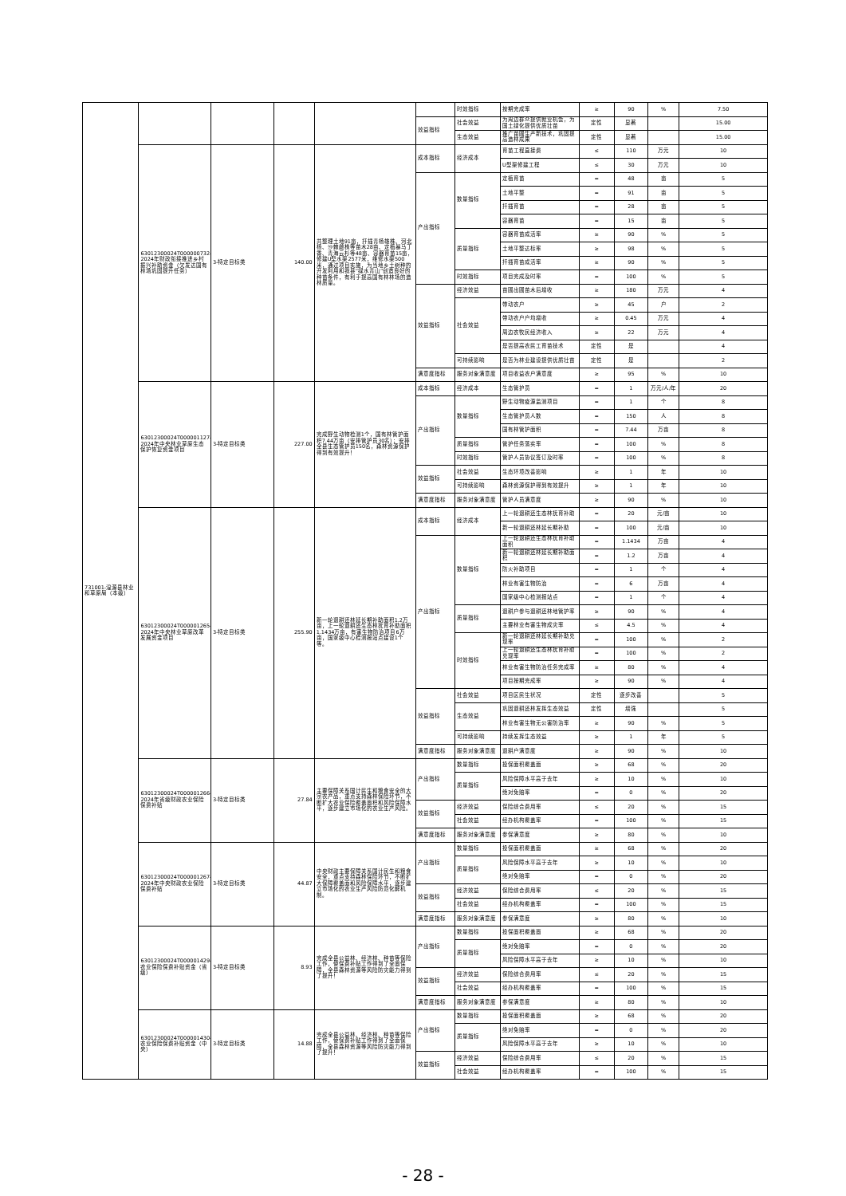| 731001-湟源县林业和草原局（本级） | | | | | | 时效指标 | 按期完成率 | ≥ | 90 | % | 7.50 |
| | | | | | 效益指标 | 社会效益 | 为周边群众提供就业机会，为国土绿化提供优质壮苗 | 定性 | 显著 | | 15.00 |
| | | | | | | 生态效益 | 推广苗圃生产新技术，巩固提高造林成果 | 定性 | 显著 | | 15.00 |
| | 63012300024T000000732-2024年财政衔接推进乡村振兴补助资金（欠发达国有林场巩固提升任务） | 3-特定目标类 | 140.00 | 共整理土地91亩，扦插青杨雄株、河北杨、沙棘雌株等苗木28亩、定植暴马丁香、青海云杉等48亩、容器育苗15亩，修建U型水渠2577米，维修水渠500米，通过项目实施，为当地乡土树种的开发利用和我县“绿水青山”创造良好的种苗条件，有利于提高国有林林场的造林质量。 | 成本指标 | 经济成本 | 育苗工程直接费 | ≤ | 110 | 万元 | 10 |
| | | | | | | | U型渠修建工程 | ≤ | 30 | 万元 | 10 |
| | | | | | 产出指标 | 数量指标 | 定植育苗 | = | 48 | 亩 | 5 |
| | | | | | | | 土地平整 | = | 91 | 亩 | 5 |
| | | | | | | | 扦插育苗 | = | 28 | 亩 | 5 |
| | | | | | | | 容器育苗 | = | 15 | 亩 | 5 |
| | | | | | | 质量指标 | 容器育苗成活率 | ≥ | 90 | % | 5 |
| | | | | | | | 土地平整达标率 | ≥ | 98 | % | 5 |
| | | | | | | | 扦插育苗成活率 | ≥ | 90 | % | 5 |
| | | | | | | 时效指标 | 项目完成及时率 | = | 100 | % | 5 |
| | | | | | 效益指标 | 经济效益 | 苗圃出圃苗木后增收 | ≥ | 180 | 万元 | 4 |
| | | | | | | 社会效益 | 带动农户 | ≥ | 45 | 户 | 2 |
| | | | | | | | 带动农户户均增收 | ≥ | 0.45 | 万元 | 4 |
| | | | | | | | 周边农牧民经济收入 | ≥ | 22 | 万元 | 4 |
| | | | | | | | 是否提高农民工育苗技术 | 定性 | 是 | | 4 |
| | | | | | | 可持续影响 | 是否为林业建设提供优质壮苗 | 定性 | 是 | | 2 |
| | | | | | 满意度指标 | 服务对象满意度 | 项目收益农户满意度 | ≥ | 95 | % | 10 |
| | 63012300024T000001127-2024年中央林业草原生态保护恢复资金项目 | 3-特定目标类 | 227.00 | 完成野生动物检测1个，国有林管护面积7.44万亩（安排管护员30名）；安排全县生态管护员150名，森林资源保护得到有效提升！ | 成本指标 | 经济成本 | 生态管护员 | = | 1 | 万元/人/年 | 20 |
| | | | | | 产出指标 | 数量指标 | 野生动物疫源监测项目 | = | 1 | 个 | 8 |
| | | | | | | | 生态管护员人数 | = | 150 | 人 | 8 |
| | | | | | | | 国有林管护面积 | = | 7.44 | 万亩 | 8 |
| | | | | | | 质量指标 | 管护任务落实率 | = | 100 | % | 8 |
| | | | | | | 时效指标 | 管护人员协议签订及时率 | = | 100 | % | 8 |
| | | | | | 效益指标 | 社会效益 | 生态环境改善影响 | ≥ | 1 | 年 | 10 |
| | | | | | | 可持续影响 | 森林资源保护得到有效提升 | ≥ | 1 | 年 | 10 |
| | | | | | 满意度指标 | 服务对象满意度 | 管护人员满意度 | ≥ | 90 | % | 10 |
| | 63012300024T000001265-2024年中央林业草原改革发展资金项目 | 3-特定目标类 | 255.90 | 新一轮退耕还林延长期补助面积1.2万亩，上一轮退耕还生态林抚育补助面积1.1434万亩，有害生物防治项目6万亩，国家级中心检测报站点建设1个等。 | 成本指标 | 经济成本 | 上一轮退耕还生态林抚育补助 | = | 20 | 元/亩 | 10 |
| | | | | | | | 新一轮退耕还林延长期补助 | = | 100 | 元/亩 | 10 |
| | | | | | 产出指标 | 数量指标 | 上一轮退耕还生态林抚育补助面积 | = | 1.1434 | 万亩 | 4 |
| | | | | | | | 新一轮退耕还林延长期补助面积 | = | 1.2 | 万亩 | 4 |
| | | | | | | | 防火补助项目 | = | 1 | 个 | 4 |
| | | | | | | | 林业有害生物防治 | = | 6 | 万亩 | 4 |
| | | | | | | | 国家级中心检测报站点 | = | 1 | 个 | 4 |
| | | | | | | 质量指标 | 退耕户参与退耕还林地管护率 | ≥ | 90 | % | 4 |
| | | | | | | | 主要林业有害生物成灾率 | ≤ | 4.5 | % | 4 |
| | | | | | | 时效指标 | 新一轮退耕还林延长期补助兑现率 | = | 100 | % | 2 |
| | | | | | | | 上一轮退耕还生态林抚育补助兑现率 | = | 100 | % | 2 |
| | | | | | | | 林业有害生物防治任务完成率 | ≥ | 80 | % | 4 |
| | | | | | | | 项目按期完成率 | ≥ | 90 | % | 4 |
| | | | | | 效益指标 | 社会效益 | 项目区民生状况 | 定性 | 逐步改善 | | 5 |
| | | | | | | 生态效益 | 巩固退耕还林发挥生态效益 | 定性 | 增强 | | 5 |
| | | | | | | | 林业有害生物无公害防治率 | ≥ | 90 | % | 5 |
| | | | | | | 可持续影响 | 持续发挥生态效益 | ≥ | 1 | 年 | 5 |
| | | | | | 满意度指标 | 服务对象满意度 | 退耕户满意度 | ≥ | 90 | % | 10 |
| | 63012300024T000001266-2024年省级财政农业保险保费补贴 | 3-特定目标类 | 27.84 | 主要保障关系国计民生和粮食安全的大宗农产品，重点支持森林保险环节，不断扩大农业保险覆盖面积和风险保障水平，逐步建立市场化的农业生产风险。 | 产出指标 | 数量指标 | 投保面积覆盖面 | ≥ | 68 | % | 20 |
| | | | | | | 质量指标 | 风险保障水平高于去年 | ≥ | 10 | % | 10 |
| | | | | | | | 绝对免赔率 | = | 0 | % | 20 |
| | | | | | 效益指标 | 经济效益 | 保险综合费用率 | ≤ | 20 | % | 15 |
| | | | | | | 社会效益 | 经办机构覆盖率 | = | 100 | % | 15 |
| | | | | | 满意度指标 | 服务对象满意度 | 参保满意度 | ≥ | 80 | % | 10 |
| | 63012300024T000001267-2024年中央财政农业保险保费补贴 | 3-特定目标类 | 44.87 | 中央财政主要保障关系国计民生和粮食安全，重点支持森林保险环节，不断扩大保障覆盖面和风险保障水平，逐步建立市场化的农业生产风险防范化解机制。 | 产出指标 | 数量指标 | 投保面积覆盖面 | ≥ | 68 | % | 20 |
| | | | | | | 质量指标 | 风险保障水平高于去年 | ≥ | 10 | % | 10 |
| | | | | | | | 绝对免赔率 | = | 0 | % | 20 |
| | | | | | 效益指标 | 经济效益 | 保险综合费用率 | ≤ | 20 | % | 15 |
| | | | | | | 社会效益 | 经办机构覆盖率 | = | 100 | % | 15 |
| | | | | | 满意度指标 | 服务对象满意度 | 参保满意度 | ≥ | 80 | % | 10 |
| | 63012300024T000001429-农业保险保费补贴资金（省级） | 3-特定目标类 | 8.93 | 完成全县公益林、经济林、种苗等保险工作，使保费补贴工作得到了全面保障，全县森林资源等风险防灾能力得到了提升！ | 产出指标 | 数量指标 | 投保面积覆盖面 | ≥ | 68 | % | 20 |
| | | | | | | 质量指标 | 绝对免赔率 | = | 0 | % | 20 |
| | | | | | | | 风险保障水平高于去年 | ≥ | 10 | % | 10 |
| | | | | | 效益指标 | 经济效益 | 保险综合费用率 | ≤ | 20 | % | 15 |
| | | | | | | 社会效益 | 经办机构覆盖率 | = | 100 | % | 15 |
| | | | | | 满意度指标 | 服务对象满意度 | 参保满意度 | ≥ | 80 | % | 10 |
| | 63012300024T000001430-农业保险保费补贴资金（中央） | 3-特定目标类 | 14.88 | 完成全县公益林、经济林、种苗等保险工作，使保费补贴工作得到了全面保障，全县森林资源等风险防灾能力得到了提升！ | 产出指标 | 数量指标 | 投保面积覆盖面 | ≥ | 68 | % | 20 |
| | | | | | | 质量指标 | 绝对免赔率 | = | 0 | % | 20 |
| | | | | | | | 风险保障水平高于去年 | ≥ | 10 | % | 10 |
| | | | | | 效益指标 | 经济效益 | 保险综合费用率 | ≤ | 20 | % | 15 |
| | | | | | | 社会效益 | 经办机构覆盖率 | = | 100 | % | 15 |
- 28 -